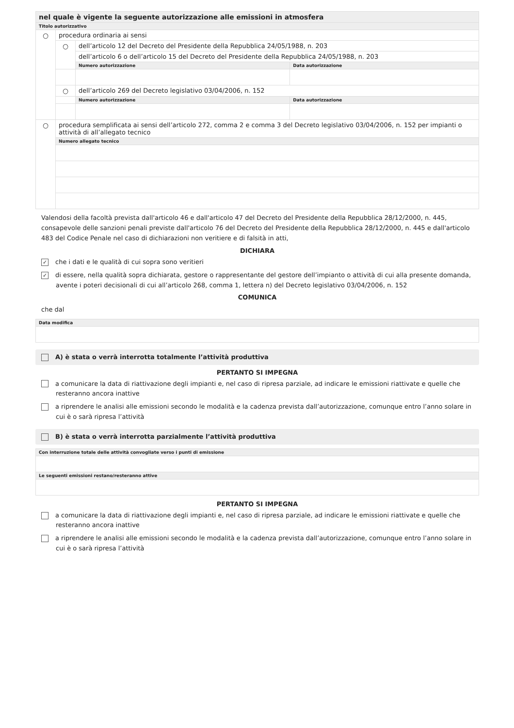| nel quale è vigente la seguente autorizzazione alle emissioni in atmosfera | | | |
| Titolo autorizzativo | | | |
| ○ | procedura ordinaria ai sensi | | |
| | ○ | dell’articolo 12 del Decreto del Presidente della Repubblica 24/05/1988, n. 203 | |
| | | dell’articolo 6 o dell’articolo 15 del Decreto del Presidente della Repubblica 24/05/1988, n. 203 | |
| | | Numero autorizzazione | Data autorizzazione |
| | ○ | dell’articolo 269 del Decreto legislativo 03/04/2006, n. 152 | |
| | | Numero autorizzazione | Data autorizzazione |
| ○ | procedura semplificata ai sensi dell’articolo 272, comma 2 e comma 3 del Decreto legislativo 03/04/2006, n. 152 per impianti o attività di all’allegato tecnico | | |
| | Numero allegato tecnico | | |
Valendosi della facoltà prevista dall'articolo 46 e dall'articolo 47 del Decreto del Presidente della Repubblica 28/12/2000, n. 445, consapevole delle sanzioni penali previste dall'articolo 76 del Decreto del Presidente della Repubblica 28/12/2000, n. 445 e dall'articolo 483 del Codice Penale nel caso di dichiarazioni non veritiere e di falsità in atti,
DICHIARA
✓ che i dati e le qualità di cui sopra sono veritieri
✓ di essere, nella qualità sopra dichiarata, gestore o rappresentante del gestore dell’impianto o attività di cui alla presente domanda, avente i poteri decisionali di cui all’articolo 268, comma 1, lettera n) del Decreto legislativo 03/04/2006, n. 152
COMUNICA
che dal
| Data modifica |
A) è stata o verrà interrotta totalmente l’attività produttiva
PERTANTO SI IMPEGNA
a comunicare la data di riattivazione degli impianti e, nel caso di ripresa parziale, ad indicare le emissioni riattivate e quelle che resteranno ancora inattive
a riprendere le analisi alle emissioni secondo le modalità e la cadenza prevista dall’autorizzazione, comunque entro l’anno solare in cui è o sarà ripresa l’attività
B) è stata o verrà interrotta parzialmente l’attività produttiva
| Con interruzione totale delle attività convogliate verso i punti di emissione |
| Le seguenti emissioni restano/resteranno attive |
PERTANTO SI IMPEGNA
a comunicare la data di riattivazione degli impianti e, nel caso di ripresa parziale, ad indicare le emissioni riattivate e quelle che resteranno ancora inattive
a riprendere le analisi alle emissioni secondo le modalità e la cadenza prevista dall’autorizzazione, comunque entro l’anno solare in cui è o sarà ripresa l’attività